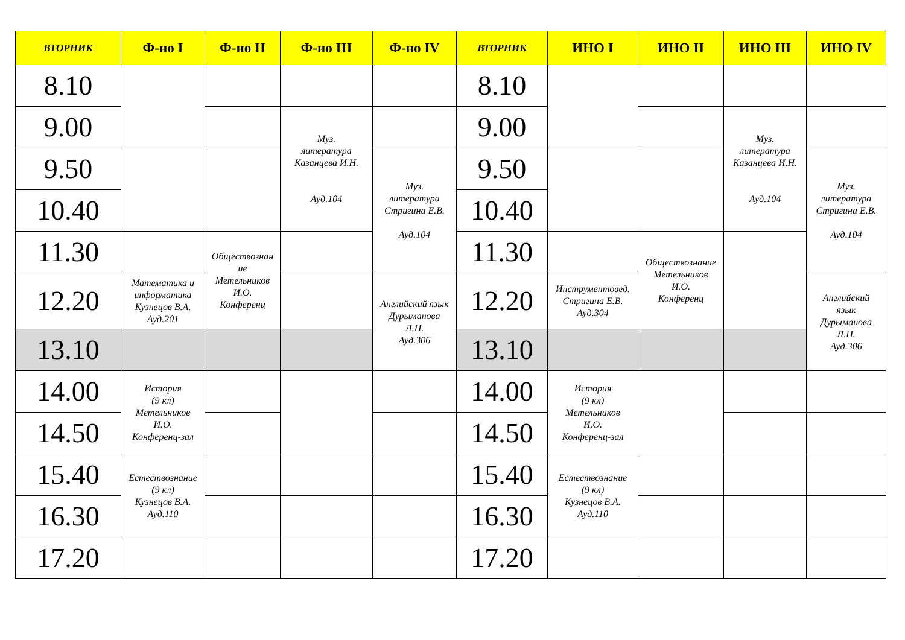| ВТОРНИК | Ф-но I | Ф-но II | Ф-но III | Ф-но IV | ВТОРНИК | ИНО I | ИНО II | ИНО III | ИНО IV |
| --- | --- | --- | --- | --- | --- | --- | --- | --- | --- |
| 8.10 | | | | | 8.10 | | | | |
| 9.00 | | | Муз. литература Казанцева И.Н. Ауд.104 | | 9.00 | | | Муз. литература Казанцева И.Н. Ауд.104 | |
| 9.50 | | | | Муз. литература Стригина Е.В. Ауд.104 | 9.50 | | | | Муз. литература Стригина Е.В. Ауд.104 |
| 10.40 | | | | | 10.40 | | | | |
| 11.30 | | Обществознан ие Метельников И.О. Конференц | | | 11.30 | | Обществознание Метельников И.О. Конференц | | |
| 12.20 | Математика и информатика Кузнецов В.А. Ауд.201 | | | Английский язык Дурыманова Л.Н. Ауд.306 | 12.20 | Инструментовед. Стригина Е.В. Ауд.304 | | | Английский язык Дурыманова Л.Н. Ауд.306 |
| 13.10 | | | | | 13.10 | | | | |
| 14.00 | История (9 кл) Метельников И.О. Конференц-зал | | | | 14.00 | История (9 кл) Метельников И.О. Конференц-зал | | | |
| 14.50 | | | | | 14.50 | | | | |
| 15.40 | Естествознание (9 кл) Кузнецов В.А. Ауд.110 | | | | 15.40 | Естествознание (9 кл) Кузнецов В.А. Ауд.110 | | | |
| 16.30 | | | | | 16.30 | | | | |
| 17.20 | | | | | 17.20 | | | | |